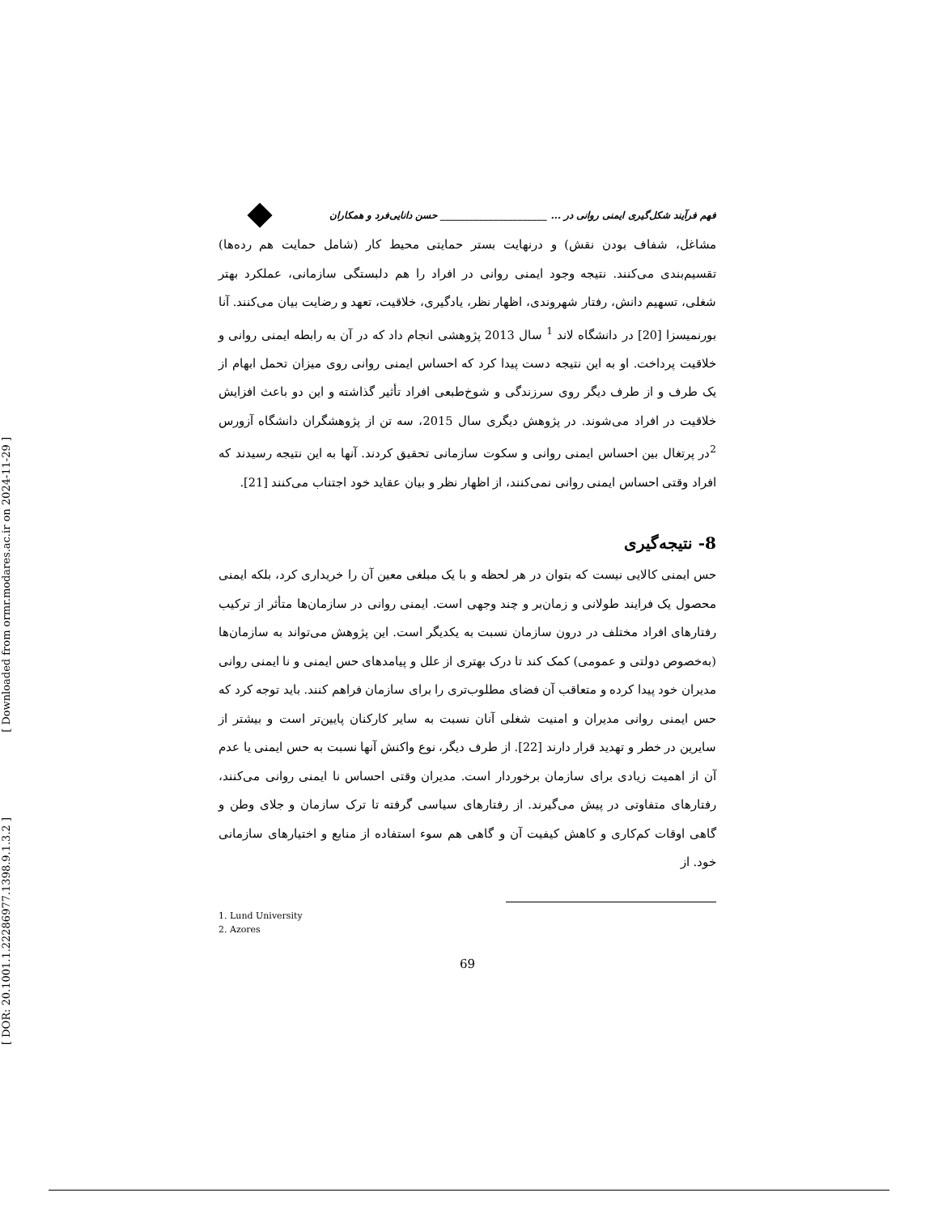[ Downloaded from ormr.modares.ac.ir on 2024-11-29 ]
[ DOR: 20.1001.1.22286977.1398.9.1.3.2 ]
فهم فرآیند شکل‌گیری ایمنی روانی در ... ______________________ حسن دانایی‌فرد و همکاران
مشاغل، شفاف بودن نقش) و درنهایت بستر حمایتی محیط کار (شامل حمایت هم رده‌ها) تقسیم‌بندی می‌کنند. نتیجه وجود ایمنی روانی در افراد را هم دلبستگی سازمانی، عملکرد بهتر شغلی، تسهیم دانش، رفتار شهروندی، اظهار نظر، یادگیری، خلاقیت، تعهد و رضایت بیان می‌کنند. آنا بورنمیسزا [20] در دانشگاه لاند <sup>1</sup> سال 2013 پژوهشی انجام داد که در آن به رابطه ایمنی روانی و خلاقیت پرداخت. او به این نتیجه دست پیدا کرد که احساس ایمنی روانی روی میزان تحمل ابهام از یک طرف و از طرف دیگر روی سرزندگی و شوخ‌طبعی افراد تأثیر گذاشته و این دو باعث افزایش خلاقیت در افراد می‌شوند. در پژوهش دیگری سال 2015، سه تن از پژوهشگران دانشگاه آزورس <sup>2</sup>در پرتغال بین احساس ایمنی روانی و سکوت سازمانی تحقیق کردند. آنها به این نتیجه رسیدند که افراد وقتی احساس ایمنی روانی نمی‌کنند، از اظهار نظر و بیان عقاید خود اجتناب می‌کنند [21].
8- نتیجه‌گیری
حس ایمنی کالایی نیست که بتوان در هر لحظه و با یک مبلغی معین آن را خریداری کرد، بلکه ایمنی محصول یک فرایند طولانی و زمان‌بر و چند وجهی است. ایمنی روانی در سازمان‌ها متأثر از ترکیب رفتارهای افراد مختلف در درون سازمان نسبت به یکدیگر است. این پژوهش می‌تواند به سازمان‌ها (به‌خصوص دولتی و عمومی) کمک کند تا درک بهتری از علل و پیامدهای حس ایمنی و نا ایمنی روانی مدیران خود پیدا کرده و متعاقب آن فضای مطلوب‌تری را برای سازمان فراهم کنند. باید توجه کرد که حس ایمنی روانی مدیران و امنیت شغلی آنان نسبت به سایر کارکنان پایین‌تر است و بیشتر از سایرین در خطر و تهدید قرار دارند [22]. از طرف دیگر، نوع واکنش آنها نسبت به حس ایمنی یا عدم آن از اهمیت زیادی برای سازمان برخوردار است. مدیران وقتی احساس نا ایمنی روانی می‌کنند، رفتارهای متفاوتی در پیش می‌گیرند. از رفتارهای سیاسی گرفته تا ترک سازمان و جلای وطن و گاهی اوقات کم‌کاری و کاهش کیفیت آن و گاهی هم سوء استفاده از منابع و اختیارهای سازمانی خود. از
1. Lund University
2. Azores
69